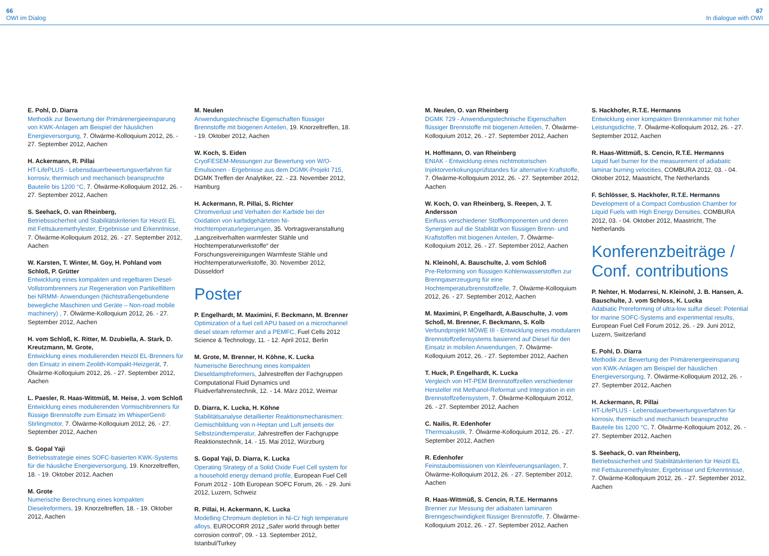66
OWI im Dialog
67
In dialogue with OWI
E. Pohl, D. Diarra
Methodik zur Bewertung der Primärenergieeinsparung von KWK-Anlagen am Beispiel der häuslichen Energieversorgung, 7. Ölwärme-Kolloquium 2012, 26. - 27. September 2012, Aachen
H. Ackermann, R. Pillai
HT-LifePLUS - Lebensdauerbewertungsverfahren für korrosiv, thermisch und mechanisch beanspruchte Bauteile bis 1200 °C, 7. Ölwärme-Kolloquium 2012, 26. - 27. September 2012, Aachen
S. Seehack, O. van Rheinberg,
Betriebssicherheit und Stabilitätskriterien für Heizöl EL mit Fettsäuremethylester, Ergebnisse und Erkenntnisse, 7. Ölwärme-Kolloquium 2012, 26. - 27. September 2012, Aachen
W. Karsten, T. Winter, M. Goy, H. Pohland vom Schloß, P. Grütter
Entwicklung eines kompakten und regelbaren Diesel-Vollstrombrenners zur Regeneration von Partikelfiltern bei NRMM- Anwendungen (Nichtstraßengebundene bewegliche Maschinen und Geräte – Non-road mobile machinery) , 7. Ölwärme-Kolloquium 2012, 26. - 27. September 2012, Aachen
H. vom Schloß, K. Ritter, M. Dzubiella, A. Stark, D. Kreutzmann, M. Grote,
Entwicklung eines modulierenden Heizöl EL-Brenners für den Einsatz in einem Zeolith-Kompakt-Heizgerät, 7. Ölwärme-Kolloquium 2012, 26. - 27. September 2012, Aachen
L. Paesler, R. Haas-Wittmüß, M. Heise, J. vom Schloß
Entwicklung eines modulierenden Vormischbrenners für flüssige Brennstoffe zum Einsatz im WhisperGen® Stirlingmotor, 7. Ölwärme-Kolloquium 2012, 26. - 27. September 2012, Aachen
S. Gopal Yaji
Betriebsstrategie eines SOFC-basierten KWK-Systems für die häusliche Energieversorgung, 19. Knorzeltreffen, 18. - 19. Oktober 2012, Aachen
M. Grote
Numerische Berechnung eines kompakten Dieselreformers, 19. Knorzeltreffen, 18. - 19. Oktober 2012, Aachen
M. Neulen
Anwendungstechnische Eigenschaften flüssiger Brennstoffe mit biogenen Anteilen, 19. Knorzeltreffen, 18. - 19. Oktober 2012, Aachen
W. Koch, S. Eiden
CryoFESEM-Messungen zur Bewertung von W/O-Emulsionen - Ergebnisse aus dem DGMK-Projekt 715, DGMK Treffen der Analytiker, 22. - 23. November 2012, Hamburg
H. Ackermann, R. Pillai, S. Richter
Chromverlust und Verhalten der Karbide bei der Oxidation von karbidgehärteten Ni-Hochtemperaturlegierungen, 35. Vortragsveranstaltung „Langzeitverhalten warmfester Stähle und Hochtemperaturwerkstoffe“ der Forschungsvereinigungen Warmfeste Stähle und Hochtemperaturwerkstoffe, 30. November 2012, Düsseldorf
Poster
P. Engelhardt, M. Maximini, F. Beckmann, M. Brenner
Optimization of a fuel cell APU based on a microchannel diesel steam reformer and a PEMFC, Fuel Cells 2012 Science & Technology, 11. - 12. April 2012, Berlin
M. Grote, M. Brenner, H. Köhne, K. Lucka
Numerische Berechnung eines kompakten Dieseldampfreformers, Jahrestreffen der Fachgruppen Computational Fluid Dynamics und Fluidverfahrenstechnik, 12. - 14. März 2012, Weimar
D. Diarra, K. Lucka, H. Köhne
Stabilitätsanalyse detaillierter Reaktionsmechanismen: Gemischbildung von n-Heptan und Luft jenseits der Selbstzündtemperatur, Jahrestreffen der Fachgruppe Reaktionstechnik, 14. - 15. Mai 2012, Würzburg
S. Gopal Yaji, D. Diarra, K. Lucka
Operating Strategy of a Solid Oxide Fuel Cell system for a household energy demand profile, European Fuel Cell Forum 2012 - 10th European SOFC Forum, 26. - 29. Juni 2012, Luzern, Schweiz
R. Pillai, H. Ackermann, K. Lucka
Modelling Chromium depletion in Ni-Cr high temperature alloys, EUROCORR 2012 „Safer world through better corrosion control“, 09. - 13. September 2012, Istanbul/Turkey
M. Neulen, O. van Rheinberg
DGMK 729 - Anwendungstechnische Eigenschaften flüssiger Brennstoffe mit biogenen Anteilen, 7. Ölwärme-Kolloquium 2012, 26. - 27. September 2012, Aachen
H. Hoffmann, O. van Rheinberg
ENIAK - Entwicklung eines nichtmotorischen Injektorverkokungsprüfstandes für alternative Kraftstoffe, 7. Ölwärme-Kolloquium 2012, 26. - 27. September 2012, Aachen
W. Koch, O. van Rheinberg, S. Reepen, J. T. Andersson
Einfluss verschiedener Stoffkomponenten und deren Synergien auf die Stabilität von flüssigen Brenn- und Kraftstoffen mit biogenen Anteilen, 7. Ölwärme-Kolloquium 2012, 26. - 27. September 2012, Aachen
N. Kleinohl, A. Bauschulte, J. vom Schloß
Pre-Reforming von flüssigen Kohlenwasserstoffen zur Brenngaserzeugung für eine Hochtemperaturbrennstoffzelle, 7. Ölwärme-Kolloquium 2012, 26. - 27. September 2012, Aachen
M. Maximini, P. Engelhardt, A.Bauschulte, J. vom Schoß, M. Brenner, F. Beckmann, S. Kolb
Verbundprojekt MÖWE III - Entwicklung eines modularen Brennstoffzellensystems basierend auf Diesel für den Einsatz in mobilen Anwendungen, 7. Ölwärme-Kolloquium 2012, 26. - 27. September 2012, Aachen
T. Huck, P. Engelhardt, K. Lucka
Vergleich von HT-PEM Brennstoffzellen verschiedener Hersteller mit Methanol-Reformat und Integration in ein Brennstoffzellensystem, 7. Ölwärme-Kolloquium 2012, 26. - 27. September 2012, Aachen
C. Nailis, R. Edenhofer
Thermoakustik, 7. Ölwärme-Kolloquium 2012, 26. - 27. September 2012, Aachen
R. Edenhofer
Feinstaubemissionen von Kleinfeuerungsanlagen, 7. Ölwärme-Kolloquium 2012, 26. - 27. September 2012, Aachen
R. Haas-Wittmüß, S. Cencin, R.T.E. Hermanns
Brenner zur Messung der adiabaten laminaren Brenngeschwindigkeit flüssiger Brennstoffe, 7. Ölwärme-Kolloquium 2012, 26. - 27. September 2012, Aachen
S. Hackhofer, R.T.E. Hermanns
Entwicklung einer kompakten Brennkammer mit hoher Leistungsdichte, 7. Ölwärme-Kolloquium 2012, 26. - 27. September 2012, Aachen
R. Haas-Wittmüß, S. Cencin, R.T.E. Hermanns
Liquid fuel burner for the measurement of adiabatic laminar burning velocities, COMBURA 2012, 03. - 04. Oktober 2012, Maastricht, The Netherlands
F. Schlösser, S. Hackhofer, R.T.E. Hermanns
Development of a Compact Combustion Chamber for Liquid Fuels with High Energy Densities, COMBURA 2012, 03. - 04. Oktober 2012, Maastricht, The Netherlands
Konferenzbeiträge /
Conf. contributions
P. Nehter, H. Modarresi, N. Kleinohl, J. B. Hansen, A. Bauschulte, J. vom Schloss, K. Lucka
Adabiatic Prereforming of ultra-low sulfur diesel: Potential for marine SOFC-Systems and experimental results, European Fuel Cell Forum 2012, 26. - 29. Juni 2012, Luzern, Switzerland
E. Pohl, D. Diarra
Methodik zur Bewertung der Primärenergieeinsparung von KWK-Anlagen am Beispiel der häuslichen Energieversorgung, 7. Ölwärme-Kolloquium 2012, 26. - 27. September 2012, Aachen
H. Ackermann, R. Pillai
HT-LifePLUS - Lebensdauerbewertungsverfahren für korrosiv, thermisch und mechanisch beanspruchte Bauteile bis 1200 °C, 7. Ölwärme-Kolloquium 2012, 26. - 27. September 2012, Aachen
S. Seehack, O. van Rheinberg,
Betriebssicherheit und Stabilitätskriterien für Heizöl EL mit Fettsäuremethylester, Ergebnisse und Erkenntnisse, 7. Ölwärme-Kolloquium 2012, 26. - 27. September 2012, Aachen